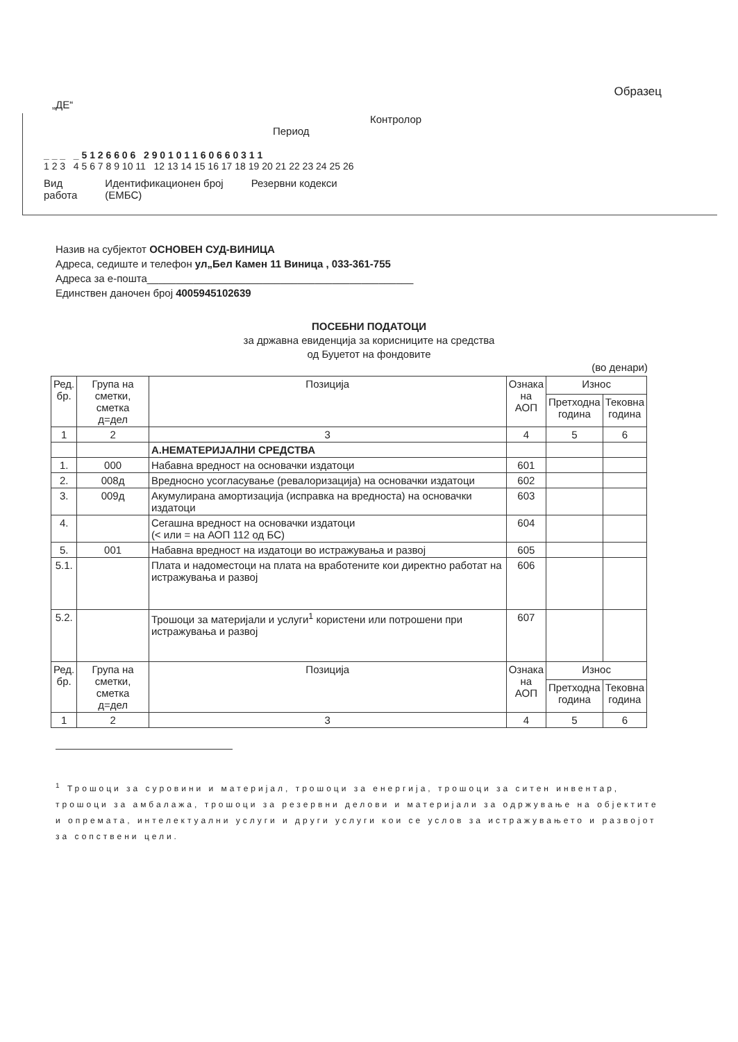Образец
„ДЕ“
Контролор
Период
_ _ _ _ 5 1 2 6 6 0 6 2 9 0 1 0 1 1 6 0 6 6 0 3 1 1
1 2 3 4 5 6 7 8 9 10 11 12 13 14 15 16 17 18 19 20 21 22 23 24 25 26
Вид
работа
Идентификационен број
(ЕМБС)
Резервни кодекси
Назив на субјектот ОСНОВЕН СУД-ВИНИЦА
Адреса, седиште и телефон ул„Бел Камен 11 Виница , 033-361-755
Адреса за е-пошта______________________________________________
Единствен даночен број 4005945102639
ПОСЕБНИ ПОДАТОЦИ
за државна евиденција за корисниците на средства
од Буџетот на фондовите
(во денари)
| Ред. бр. | Група на сметки, сметка д=дел | Позиција | Ознака на АОП | Износ | |
| --- | --- | --- | --- | --- | --- |
| | | | | Претходна година | Тековна година |
| 1 | 2 | 3 | 4 | 5 | 6 |
| | | А.НЕМАТЕРИЈАЛНИ СРЕДСТВА | | | |
| 1. | 000 | Набавна вредност на основачки издатоци | 601 | | |
| 2. | 008д | Вредносно усогласување (ревалоризација) на основачки издатоци | 602 | | |
| 3. | 009д | Акумулирана амортизација (исправка на вредноста) на основачки издатоци | 603 | | |
| 4. | | Сегашна вредност на основачки издатоци (< или = на АОП 112 од БС) | 604 | | |
| 5. | 001 | Набавна вредност на издатоци во истражувања и развој | 605 | | |
| 5.1. | | Плата и надоместоци на плата на вработените кои директно работат на истражувања и развој | 606 | | |
| 5.2. | | Трошоци за материјали и услуги<sup>1</sup> користени или потрошени при истражувања и развој | 607 | | |
| Ред. бр. | Група на сметки, сметка д=дел | Позиција | Ознака на АОП | Износ | |
| | | | | Претходна година | Тековна година |
| 1 | 2 | 3 | 4 | 5 | 6 |
<sup>1</sup> Трошоци за суровини и материјал, трошоци за енергија, трошоци за ситен инвентар, трошоци за амбалажа, трошоци за резервни делови и материјали за одржување на објектите и опремата, интелектуални услуги и други услуги кои се услов за истражувањето и развојот за сопствени цели.